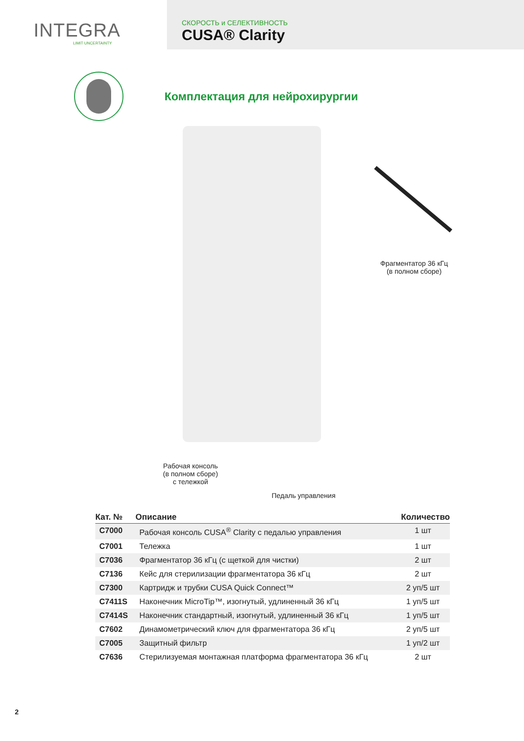INTEGRA
LIMIT UNCERTAINTY
СКОРОСТЬ и СЕЛЕКТИВНОСТЬ
CUSA® Clarity
Комплектация для нейрохирургии
Фрагментатор 36 кГц
(в полном сборе)
Рабочая консоль
(в полном сборе)
с тележкой
Педаль управления
| Кат. № | Описание | Количество |
| --- | --- | --- |
| C7000 | Рабочая консоль CUSA<sup>®</sup> Clarity с педалью управления | 1 шт |
| C7001 | Тележка | 1 шт |
| C7036 | Фрагментатор 36 кГц (с щеткой для чистки) | 2 шт |
| C7136 | Кейс для стерилизации фрагментатора 36 кГц | 2 шт |
| C7300 | Картридж и трубки CUSA Quick Connect™ | 2 уп/5 шт |
| C7411S | Наконечник MicroTip™, изогнутый, удлиненный 36 кГц | 1 уп/5 шт |
| C7414S | Наконечник стандартный, изогнутый, удлиненный 36 кГц | 1 уп/5 шт |
| C7602 | Динамометрический ключ для фрагментатора 36 кГц | 2 уп/5 шт |
| C7005 | Защитный фильтр | 1 уп/2 шт |
| C7636 | Стерилизуемая монтажная платформа фрагментатора 36 кГц | 2 шт |
2